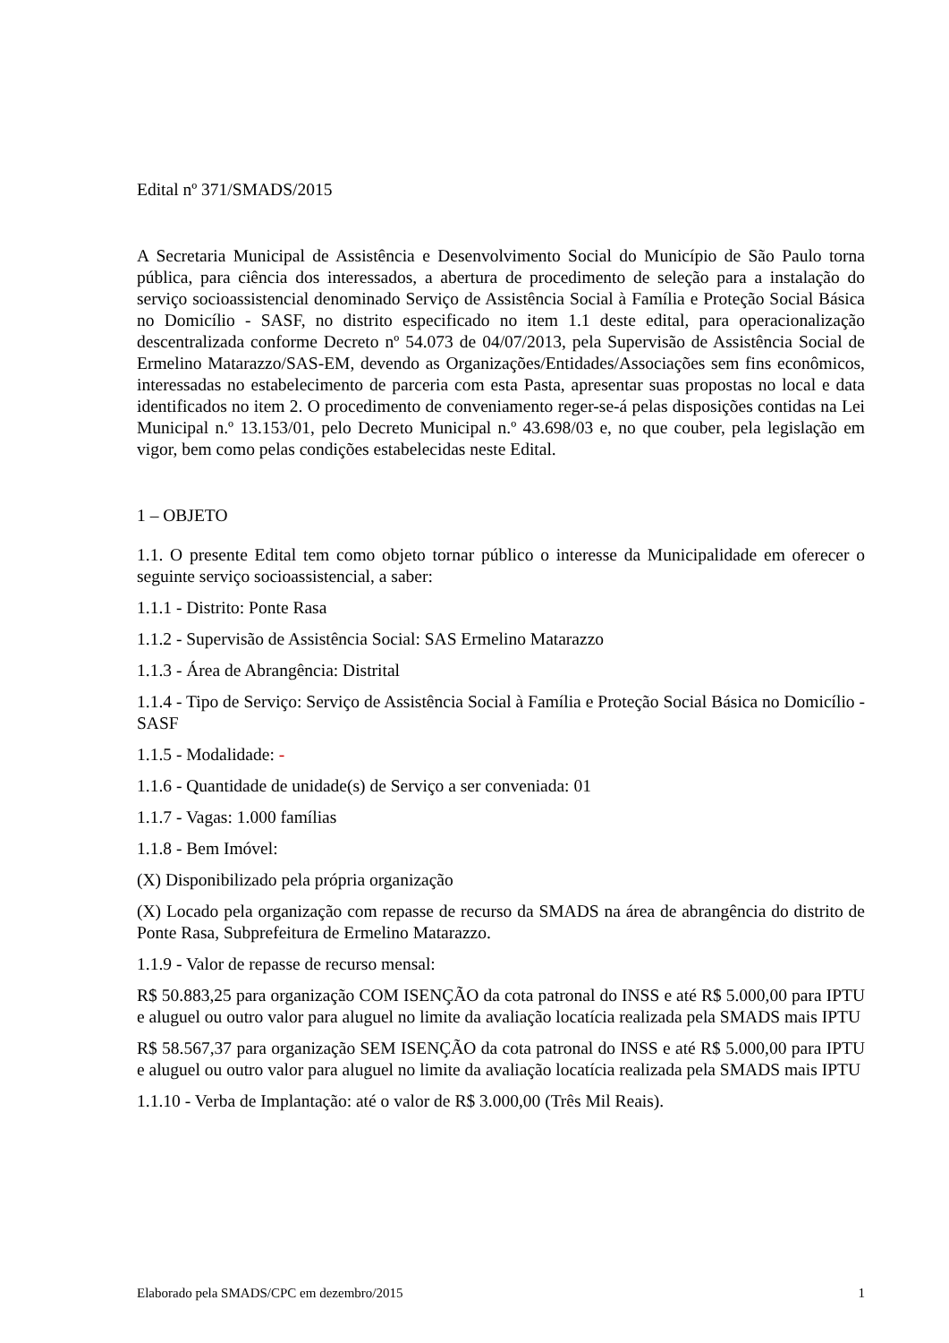Edital nº 371/SMADS/2015
A Secretaria Municipal de Assistência e Desenvolvimento Social do Município de São Paulo torna pública, para ciência dos interessados, a abertura de procedimento de seleção para a instalação do serviço socioassistencial denominado Serviço de Assistência Social à Família e Proteção Social Básica no Domicílio - SASF, no distrito especificado no item 1.1 deste edital, para operacionalização descentralizada conforme Decreto nº 54.073 de 04/07/2013, pela Supervisão de Assistência Social de Ermelino Matarazzo/SAS-EM, devendo as Organizações/Entidades/Associações sem fins econômicos, interessadas no estabelecimento de parceria com esta Pasta, apresentar suas propostas no local e data identificados no item 2. O procedimento de conveniamento reger-se-á pelas disposições contidas na Lei Municipal n.º 13.153/01, pelo Decreto Municipal n.º 43.698/03 e, no que couber, pela legislação em vigor, bem como pelas condições estabelecidas neste Edital.
1 – OBJETO
1.1. O presente Edital tem como objeto tornar público o interesse da Municipalidade em oferecer o seguinte serviço socioassistencial, a saber:
1.1.1 - Distrito: Ponte Rasa
1.1.2 - Supervisão de Assistência Social: SAS Ermelino Matarazzo
1.1.3 - Área de Abrangência: Distrital
1.1.4 - Tipo de Serviço: Serviço de Assistência Social à Família e Proteção Social Básica no Domicílio - SASF
1.1.5 - Modalidade: -
1.1.6 - Quantidade de unidade(s) de Serviço a ser conveniada: 01
1.1.7 - Vagas: 1.000 famílias
1.1.8 - Bem Imóvel:
(X) Disponibilizado pela própria organização
(X) Locado pela organização com repasse de recurso da SMADS na área de abrangência do distrito de Ponte Rasa, Subprefeitura de Ermelino Matarazzo.
1.1.9 - Valor de repasse de recurso mensal:
R$ 50.883,25 para organização COM ISENÇÃO da cota patronal do INSS e até R$ 5.000,00 para IPTU e aluguel ou outro valor para aluguel no limite da avaliação locatícia realizada pela SMADS mais IPTU
R$ 58.567,37 para organização SEM ISENÇÃO da cota patronal do INSS e até R$ 5.000,00 para IPTU e aluguel ou outro valor para aluguel no limite da avaliação locatícia realizada pela SMADS mais IPTU
1.1.10 - Verba de Implantação: até o valor de R$ 3.000,00 (Três Mil Reais).
Elaborado pela SMADS/CPC em dezembro/2015 1